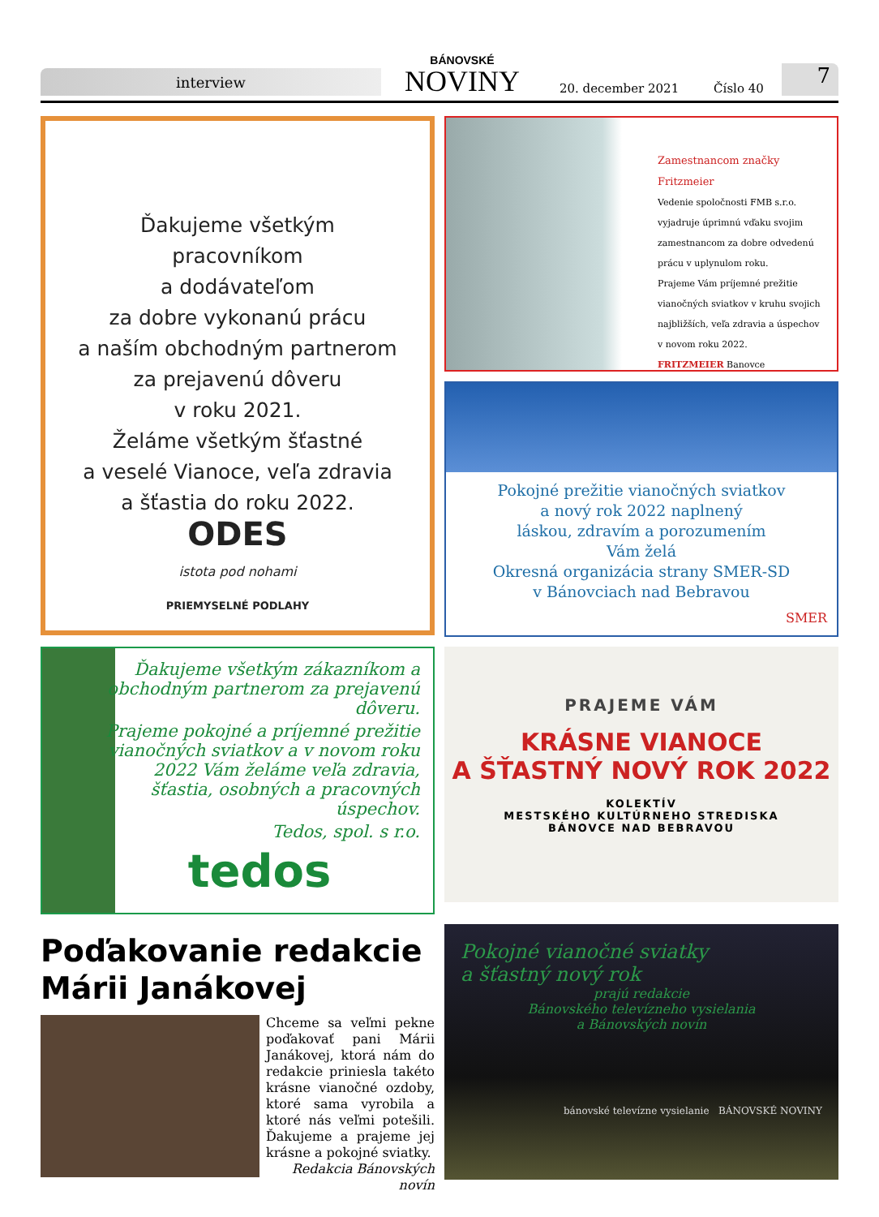interview
BÁNOVSKÉ
NOVINY
20. december 2021 Číslo 40
7
Ďakujeme všetkým
pracovníkom
a dodávateľom
za dobre vykonanú prácu
a naším obchodným partnerom
za prejavenú dôveru
v roku 2021.
Želáme všetkým šťastné
a veselé Vianoce, veľa zdravia
a šťastia do roku 2022.
ODES
istota pod nohami
PRIEMYSELNÉ PODLAHY
Zamestnancom značky Fritzmeier
Vedenie spoločnosti FMB s.r.o. vyjadruje úprimnú vďaku svojim zamestnancom za dobre odvedenú prácu v uplynulom roku.
Prajeme Vám príjemné prežitie vianočných sviatkov v kruhu svojich najbližších, veľa zdravia a úspechov v novom roku 2022.
FRITZMEIER Banovce
Pokojné prežitie vianočných sviatkov
a nový rok 2022 naplnený
láskou, zdravím a porozumením
Vám želá
Okresná organizácia strany SMER-SD
v Bánovciach nad Bebravou
SMER
Ďakujeme všetkým zákazníkom a obchodným partnerom za prejavenú dôveru.
Prajeme pokojné a príjemné prežitie vianočných sviatkov a v novom roku 2022 Vám želáme veľa zdravia, šťastia, osobných a pracovných úspechov.
Tedos, spol. s r.o.
tedos
PRAJEME VÁM
KRÁSNE VIANOCE
A ŠŤASTNÝ NOVÝ ROK 2022
KOLEKTÍV
MESTSKÉHO KULTÚRNEHO STREDISKA
BÁNOVCE NAD BEBRAVOU
Poďakovanie redakcie Márii Janákovej
Chceme sa veľmi pekne poďakovať pani Márii Janákovej, ktorá nám do redakcie priniesla takéto krásne vianočné ozdoby, ktoré sama vyrobila a ktoré nás veľmi potešili. Ďakujeme a prajeme jej krásne a pokojné sviatky.
Redakcia Bánovských novín
Pokojné vianočné sviatky
a šťastný nový rok
prajú redakcie
Bánovského televízneho vysielania
a Bánovských novín
bánovské televízne vysielanie BÁNOVSKÉ NOVINY